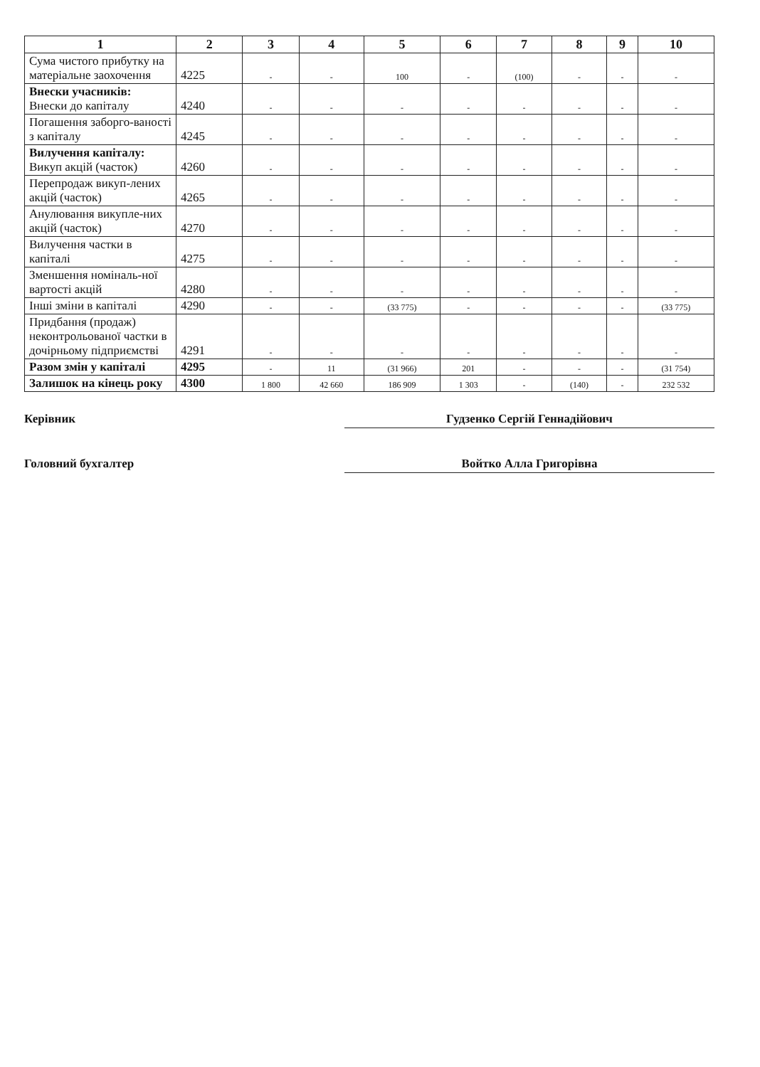| 1 | 2 | 3 | 4 | 5 | 6 | 7 | 8 | 9 | 10 |
| --- | --- | --- | --- | --- | --- | --- | --- | --- | --- |
| Сума чистого прибутку на матеріальне заохочення | 4225 | - | - | 100 | - | (100) | - | - | - |
| Внески учасників: Внески до капіталу | 4240 | - | - | - | - | - | - | - | - |
| Погашення заборго-ваності з капіталу | 4245 | - | - | - | - | - | - | - | - |
| Вилучення капіталу: Викуп акцій (часток) | 4260 | - | - | - | - | - | - | - | - |
| Перепродаж викуп-лених акцій (часток) | 4265 | - | - | - | - | - | - | - | - |
| Анулювання викупле-них акцій (часток) | 4270 | - | - | - | - | - | - | - | - |
| Вилучення частки в капіталі | 4275 | - | - | - | - | - | - | - | - |
| Зменшення номіналь-ної вартості акцій | 4280 | - | - | - | - | - | - | - | - |
| Інші зміни в капіталі | 4290 | - | - | (33 775) | - | - | - | - | (33 775) |
| Придбання (продаж) неконтрольованої частки в дочірньому підприємстві | 4291 | - | - | - | - | - | - | - | - |
| Разом змін у капіталі | 4295 | - | 11 | (31 966) | 201 | - | - | - | (31 754) |
| Залишок на кінець року | 4300 | 1 800 | 42 660 | 186 909 | 1 303 | - | (140) | - | 232 532 |
Керівник Гудзенко Сергій Геннадійович
Головний бухгалтер Войтко Алла Григорівна